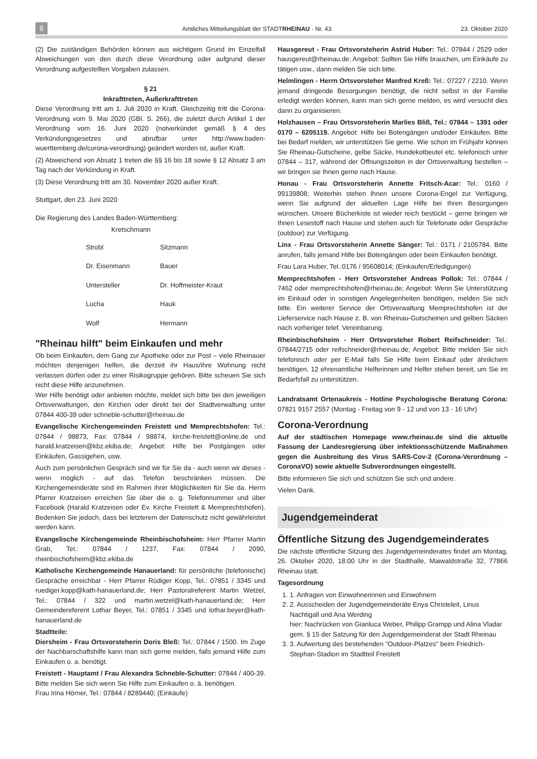6 Amtliches Mitteilungsblatt der STADTRHEINAU · Nr. 43 23. Oktober 2020
(2) Die zuständigen Behörden können aus wichtigem Grund im Einzelfall Abweichungen von den durch diese Verordnung oder aufgrund dieser Verordnung aufgestellten Vorgaben zulassen.
§ 21
Inkrafttreten, Außerkrafttreten
Diese Verordnung tritt am 1. Juli 2020 in Kraft. Gleichzeitig tritt die Corona-Verordnung vom 9. Mai 2020 (GBl. S. 266), die zuletzt durch Artikel 1 der Verordnung vom 16. Juni 2020 (notverkündet gemäß § 4 des Verkündungsgesetzes und abrufbar unter http://www.baden-wuerttemberg.de/corona-verordnung) geändert worden ist, außer Kraft.
(2) Abweichend von Absatz 1 treten die §§ 16 bis 18 sowie § 12 Absatz 3 am Tag nach der Verkündung in Kraft.
(3) Diese Verordnung tritt am 30. November 2020 außer Kraft.
Stuttgart, den 23. Juni 2020
Die Regierung des Landes Baden-Württemberg:
Kretschmann
| Strobl | Sitzmann |
| Dr. Eisenmann | Bauer |
| Untersteller | Dr. Hoffmeister-Kraut |
| Lucha | Hauk |
| Wolf | Hermann |
"Rheinau hilft" beim Einkaufen und mehr
Ob beim Einkaufen, dem Gang zur Apotheke oder zur Post – viele Rheinauer möchten denjenigen helfen, die derzeit ihr Haus/ihre Wohnung nicht verlassen dürfen oder zu einer Risikogruppe gehören. Bitte scheuen Sie sich nicht diese Hilfe anzunehmen.
Wer Hilfe benötigt oder anbieten möchte, meldet sich bitte bei den jeweiligen Ortsverwaltungen, den Kirchen oder direkt bei der Stadtverwaltung unter 07844 400-39 oder schneble-schutter@rheinau.de
Evangelische Kirchengemeinden Freistett und Memprechtshofen: Tel.: 07844 / 98873, Fax: 07844 / 98874, kirche-freistett@online.de und harald.kratzeisen@kbz.ekiba.de; Angebot: Hilfe bei Postgängen oder Einkäufen, Gassigehen, usw.
Auch zum persönlichen Gespräch sind wir für Sie da - auch wenn wir dieses - wenn möglich - auf das Telefon beschränken müssen. Die Kirchengemeinderäte sind im Rahmen ihrer Möglichkeiten für Sie da. Herrn Pfarrer Kratzeisen erreichen Sie über die o. g. Telefonnummer und über Facebook (Harald Kratzeisen oder Ev. Kirche Freistett & Memprechtshofen). Bedenken Sie jedoch, dass bei letzterem der Datenschutz nicht gewährleistet werden kann.
Evangelische Kirchengemeinde Rheinbischofsheim: Herr Pfarrer Martin Grab, Tel.: 07844 / 1237, Fax: 07844 / 2090, rheinbischofsheim@kbz.ekiba.de
Katholische Kirchengemeinde Hanauerland: für persönliche (telefonische) Gespräche erreichbar - Herr Pfarrer Rüdiger Kopp, Tel.: 07851 / 3345 und ruediger.kopp@kath-hanauerland.de; Herr Pastoralreferent Martin Wetzel, Tel.: 07844 / 322 und martin.wetzel@kath-hanauerland.de; Herr Gemeindereferent Lothar Beyer, Tel.: 07851 / 3345 und lothar.beyer@kath-hanauerland.de
Stadtteile:
Diersheim - Frau Ortsvorsteherin Doris Bleß: Tel.: 07844 / 1500. Im Zuge der Nachbarschaftshilfe kann man sich gerne melden, falls jemand Hilfe zum Einkaufen o. a. benötigt.
Freistett - Hauptamt / Frau Alexandra Schneble-Schutter: 07844 / 400-39. Bitte melden Sie sich wenn Sie Hilfe zum Einkaufen o. ä. benötigen.
Frau Irina Hörner, Tel.: 07844 / 8289440; (Einkäufe)
Hausgereut - Frau Ortsvorsteherin Astrid Huber: Tel.: 07844 / 2529 oder hausgereut@rheinau.de; Angebot: Sollten Sie Hilfe brauchen, um Einkäufe zu tätigen usw., dann melden Sie sich bitte.
Helmlingen - Herrn Ortsvorsteher Manfred Kreß: Tel.: 07227 / 2210. Wenn jemand dringende Besorgungen benötigt, die nicht selbst in der Familie erledigt werden können, kann man sich gerne melden, es wird versucht dies dann zu organisieren.
Holzhausen – Frau Ortsvorsteherin Marlies Bliß, Tel.: 07844 – 1391 oder 0170 – 6205119. Angebot: Hilfe bei Botengängen und/oder Einkäufen. Bitte bei Bedarf melden, wir unterstützen Sie gerne. Wie schon im Frühjahr können Sie Rheinau-Gutscheine, gelbe Säcke, Hundekotbeutel etc. telefonisch unter 07844 – 317, während der Öffnungszeiten in der Ortsverwaltung bestellen – wir bringen sie Ihnen gerne nach Hause.
Honau - Frau Ortsvorsteherin Annette Fritsch-Acar: Tel.: 0160 / 99139808; Weiterhin stehen Ihnen unsere Corona-Engel zur Verfügung, wenn Sie aufgrund der aktuellen Lage Hilfe bei Ihren Besorgungen wünschen. Unsere Bücherkiste ist wieder reich bestückt – gerne bringen wir Ihnen Lesestoff nach Hause und stehen auch für Telefonate oder Gespräche (outdoor) zur Verfügung.
Linx - Frau Ortsvorsteherin Annette Sänger: Tel.: 0171 / 2105784. Bitte anrufen, falls jemand Hilfe bei Botengängen oder beim Einkaufen benötigt.
Frau Lara Huber, Tel.:0176 / 95608014; (Einkaufen/Erledigungen)
Memprechtshofen - Herr Ortsvorsteher Andreas Pollok: Tel.: 07844 / 7462 oder memprechtshofen@rheinau.de; Angebot: Wenn Sie Unterstützung im Einkauf oder in sonstigen Angelegenheiten benötigen, melden Sie sich bitte. Ein weiterer Service der Ortsverwaltung Memprechtshofen ist der Lieferservice nach Hause z. B. von Rheinau-Gutscheinen und gelben Säcken nach vorheriger telef. Vereinbarung.
Rheinbischofsheim - Herr Ortsvorsteher Robert Reifschneider: Tel.: 07844/2715 oder reifschneider@rheinau.de; Angebot: Bitte melden Sie sich telefonisch oder per E-Mail falls Sie Hilfe beim Einkauf oder ähnlichem benötigen. 12 ehrenamtliche Helferinnen und Helfer stehen bereit, um Sie im Bedarfsfall zu unterstützen.
Landratsamt Ortenaukreis - Hotline Psychologische Beratung Corona: 07821 9157 2557 (Montag - Freitag von 9 - 12 und von 13 - 16 Uhr)
Corona-Verordnung
Auf der städtischen Homepage www.rheinau.de sind die aktuelle Fassung der Landesregierung über infektionsschützende Maßnahmen gegen die Ausbreitung des Virus SARS-Cov-2 (Corona-Verordnung – CoronaVO) sowie aktuelle Subverordnungen eingestellt.
Bitte informieren Sie sich und schützen Sie sich und andere.
Vielen Dank.
Jugendgemeinderat
Öffentliche Sitzung des Jugendgemeinderates
Die nächste öffentliche Sitzung des Jugendgemeinderates findet am Montag, 26. Oktober 2020, 18:00 Uhr in der Stadthalle, Maiwaldstraße 32, 77866 Rheinau statt.
Tagesordnung
1. 1. Anfragen von Einwohnerinnen und Einwohnern
2. 2. Ausscheiden der Jugendgemeinderäte Enya Christeleit, Linus Nachtigall und Ana Werding
hier: Nachrücken von Gianluca Weber, Philipp Grampp und Alina Vladar gem. § 15 der Satzung für den Jugendgemeinderat der Stadt Rheinau
3. 3. Aufwertung des bestehenden "Outdoor-Platzes" beim Friedrich-Stephan-Stadion im Stadtteil Freistett